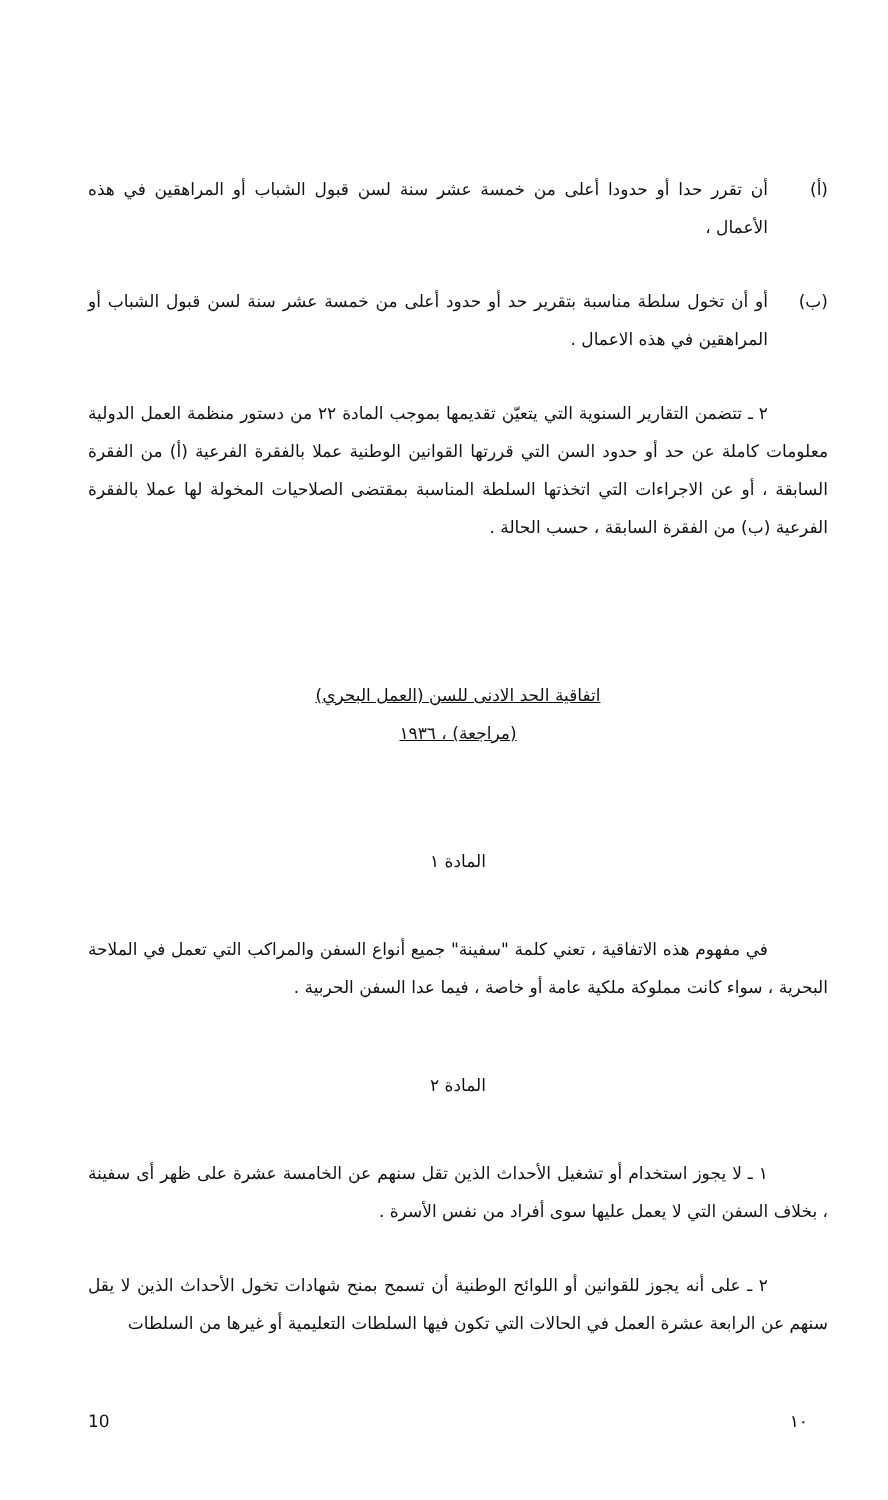(أ) أن تقرر حدا أو حدودا أعلى من خمسة عشر سنة لسن قبول الشباب أو المراهقين في هذه الأعمال ،
(ب) أو أن تخول سلطة مناسبة بتقرير حد أو حدود أعلى من خمسة عشر سنة لسن قبول الشباب أو المراهقين في هذه الاعمال .
٢ ـ تتضمن التقارير السنوية التي يتعيّن تقديمها بموجب المادة ٢٢ من دستور منظمة العمل الدولية معلومات كاملة عن حد أو حدود السن التي قررتها القوانين الوطنية عملا بالفقرة الفرعية (أ) من الفقرة السابقة ، أو عن الاجراءات التي اتخذتها السلطة المناسبة بمقتضى الصلاحيات المخولة لها عملا بالفقرة الفرعية (ب) من الفقرة السابقة ، حسب الحالة .
اتفاقية الحد الادنى للسن (العمل البحري)
(مراجعة) ، ١٩٣٦
المادة ١
في مفهوم هذه الاتفاقية ، تعني كلمة "سفينة" جميع أنواع السفن والمراكب التي تعمل في الملاحة البحرية ، سواء كانت مملوكة ملكية عامة أو خاصة ، فيما عدا السفن الحربية .
المادة ٢
١ ـ لا يجوز استخدام أو تشغيل الأحداث الذين تقل سنهم عن الخامسة عشرة على ظهر أى سفينة ، بخلاف السفن التي لا يعمل عليها سوى أفراد من نفس الأسرة .
٢ ـ على أنه يجوز للقوانين أو اللوائح الوطنية أن تسمح بمنح شهادات تخول الأحداث الذين لا يقل سنهم عن الرابعة عشرة العمل في الحالات التي تكون فيها السلطات التعليمية أو غيرها من السلطات
10 ١٠